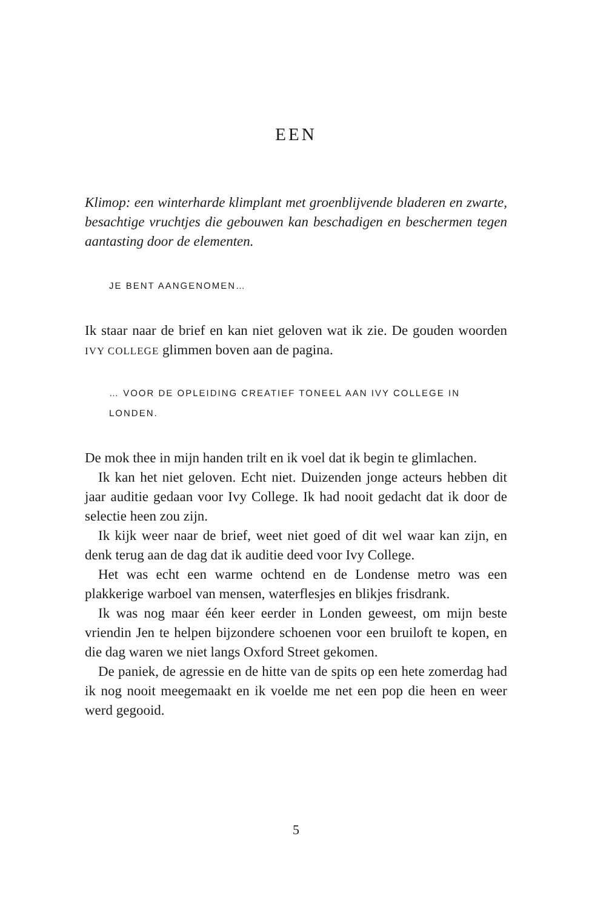EEN
Klimop: een winterharde klimplant met groenblijvende bladeren en zwarte, besachtige vruchtjes die gebouwen kan beschadigen en beschermen tegen aantasting door de elementen.
JE BENT AANGENOMEN…
Ik staar naar de brief en kan niet geloven wat ik zie. De gouden woorden IVY COLLEGE glimmen boven aan de pagina.
… VOOR DE OPLEIDING CREATIEF TONEEL AAN IVY COLLEGE IN LONDEN.
De mok thee in mijn handen trilt en ik voel dat ik begin te glimlachen.
Ik kan het niet geloven. Echt niet. Duizenden jonge acteurs hebben dit jaar auditie gedaan voor Ivy College. Ik had nooit gedacht dat ik door de selectie heen zou zijn.
Ik kijk weer naar de brief, weet niet goed of dit wel waar kan zijn, en denk terug aan de dag dat ik auditie deed voor Ivy College.
Het was echt een warme ochtend en de Londense metro was een plakkerige warboel van mensen, waterflesjes en blikjes frisdrank.
Ik was nog maar één keer eerder in Londen geweest, om mijn beste vriendin Jen te helpen bijzondere schoenen voor een bruiloft te kopen, en die dag waren we niet langs Oxford Street gekomen.
De paniek, de agressie en de hitte van de spits op een hete zomerdag had ik nog nooit meegemaakt en ik voelde me net een pop die heen en weer werd gegooid.
5